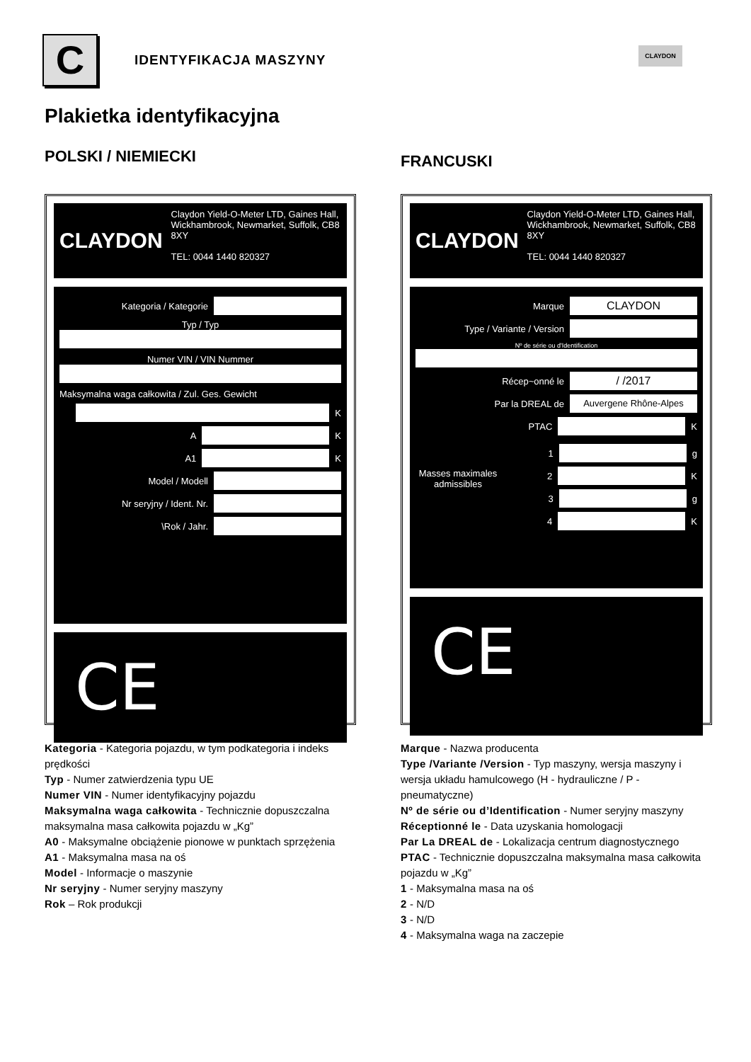C
IDENTYFIKACJA MASZYNY
CLAYDON
Plakietka identyfikacyjna
POLSKI / NIEMIECKI
CLAYDON
Claydon Yield-O-Meter LTD, Gaines Hall, Wickhambrook, Newmarket, Suffolk, CB8 8XY
TEL: 0044 1440 820327
Kategoria / Kategorie
Typ / Typ
Numer VIN / VIN Nummer
Maksymalna waga całkowita / Zul. Ges. Gewicht
K
A
K
A1
K
Model / Modell
Nr seryjny / Ident. Nr.
\Rok / Jahr.
CE
Kategoria - Kategoria pojazdu, w tym podkategoria i indeks prędkości
Typ - Numer zatwierdzenia typu UE
Numer VIN - Numer identyfikacyjny pojazdu
Maksymalna waga całkowita - Technicznie dopuszczalna maksymalna masa całkowita pojazdu w „Kg”
A0 - Maksymalne obciążenie pionowe w punktach sprzężenia
A1 - Maksymalna masa na oś
Model - Informacje o maszynie
Nr seryjny - Numer seryjny maszyny
Rok – Rok produkcji
FRANCUSKI
CLAYDON
Claydon Yield-O-Meter LTD, Gaines Hall, Wickhambrook, Newmarket, Suffolk, CB8 8XY
TEL: 0044 1440 820327
Marque
CLAYDON
Type / Variante / Version
Nº de série ou d'Identification
Récep~onné le
/ /2017
Par la DREAL de
Auvergene Rhône-Alpes
PTAC
K
Masses maximales admissibles
1
g
2
K
3
g
4
K
CE
Marque - Nazwa producenta
Type /Variante /Version - Typ maszyny, wersja maszyny i wersja układu hamulcowego (H - hydrauliczne / P - pneumatyczne)
Nº de série ou d’Identification - Numer seryjny maszyny
Réceptionné le - Data uzyskania homologacji
Par La DREAL de - Lokalizacja centrum diagnostycznego
PTAC - Technicznie dopuszczalna maksymalna masa całkowita pojazdu w „Kg”
1 - Maksymalna masa na oś
2 - N/D
3 - N/D
4 - Maksymalna waga na zaczepie